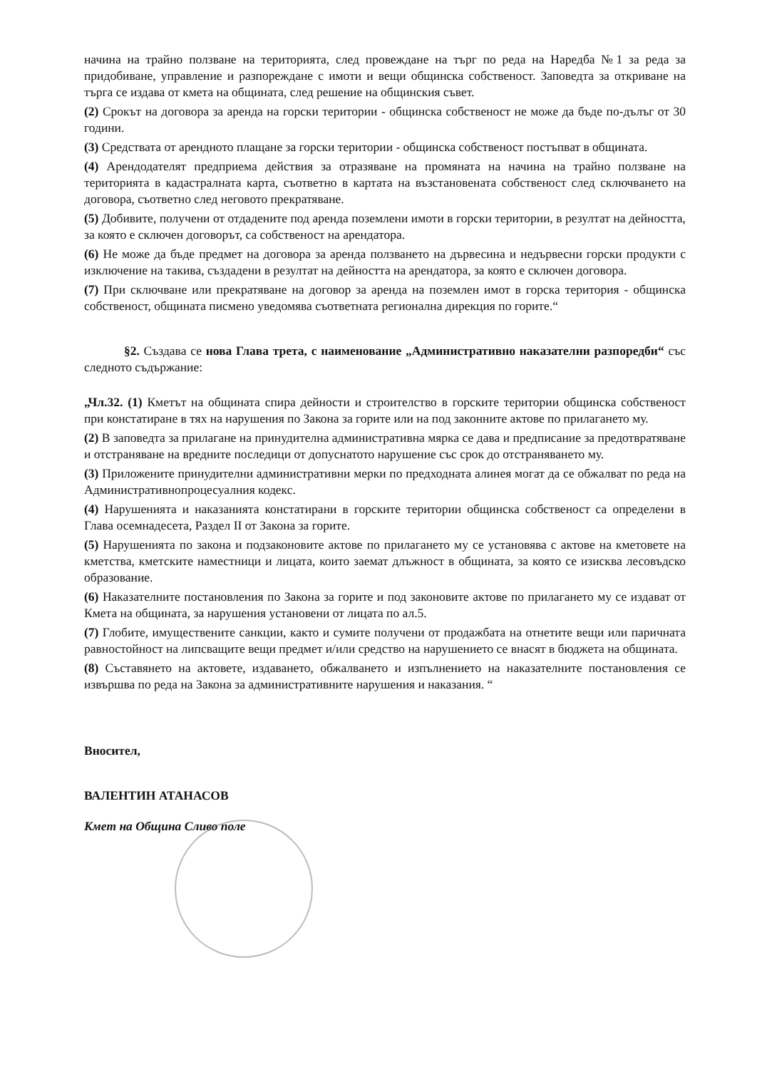начина на трайно ползване на територията, след провеждане на търг по реда на Наредба №1 за реда за придобиване, управление и разпореждане с имоти и вещи общинска собственост. Заповедта за откриване на търга се издава от кмета на общината, след решение на общинския съвет.
(2) Срокът на договора за аренда на горски територии - общинска собственост не може да бъде по-дълъг от 30 години.
(3) Средствата от арендното плащане за горски територии - общинска собственост постъпват в общината.
(4) Арендодателят предприема действия за отразяване на промяната на начина на трайно ползване на територията в кадастралната карта, съответно в картата на възстановената собственост след сключването на договора, съответно след неговото прекратяване.
(5) Добивите, получени от отдадените под аренда поземлени имоти в горски територии, в резултат на дейността, за която е сключен договорът, са собственост на арендатора.
(6) Не може да бъде предмет на договора за аренда ползването на дървесина и недървесни горски продукти с изключение на такива, създадени в резултат на дейността на арендатора, за която е сключен договора.
(7) При сключване или прекратяване на договор за аренда на поземлен имот в горска територия - общинска собственост, общината писмено уведомява съответната регионална дирекция по горите.“
§2. Създава се нова Глава трета, с наименование „Административно наказателни разпоредби“ със следното съдържание:
„Чл.32. (1) Кметът на общината спира дейности и строителство в горските територии общинска собственост при констатиране в тях на нарушения по Закона за горите или на под законните актове по прилагането му.
(2) В заповедта за прилагане на принудителна административна мярка се дава и предписание за предотвратяване и отстраняване на вредните последици от допуснатото нарушение със срок до отстраняването му.
(3) Приложените принудителни административни мерки по предходната алинея могат да се обжалват по реда на Административнопроцесуалния кодекс.
(4) Нарушенията и наказанията констатирани в горските територии общинска собственост са определени в Глава осемнадесета, Раздел II от Закона за горите.
(5) Нарушенията по закона и подзаконовите актове по прилагането му се установява с актове на кметовете на кметства, кметските наместници и лицата, които заемат длъжност в общината, за която се изисква лесовъдско образование.
(6) Наказателните постановления по Закона за горите и под законовите актове по прилагането му се издават от Кмета на общината, за нарушения установени от лицата по ал.5.
(7) Глобите, имуществените санкции, както и сумите получени от продажбата на отнетите вещи или паричната равностойност на липсващите вещи предмет и/или средство на нарушението се внасят в бюджета на общината.
(8) Съставянето на актовете, издаването, обжалването и изпълнението на наказателните постановления се извършва по реда на Закона за административните нарушения и наказания. “
Вносител,
ВАЛЕНТИН АТАНАСОВ
Кмет на Община Сливо поле